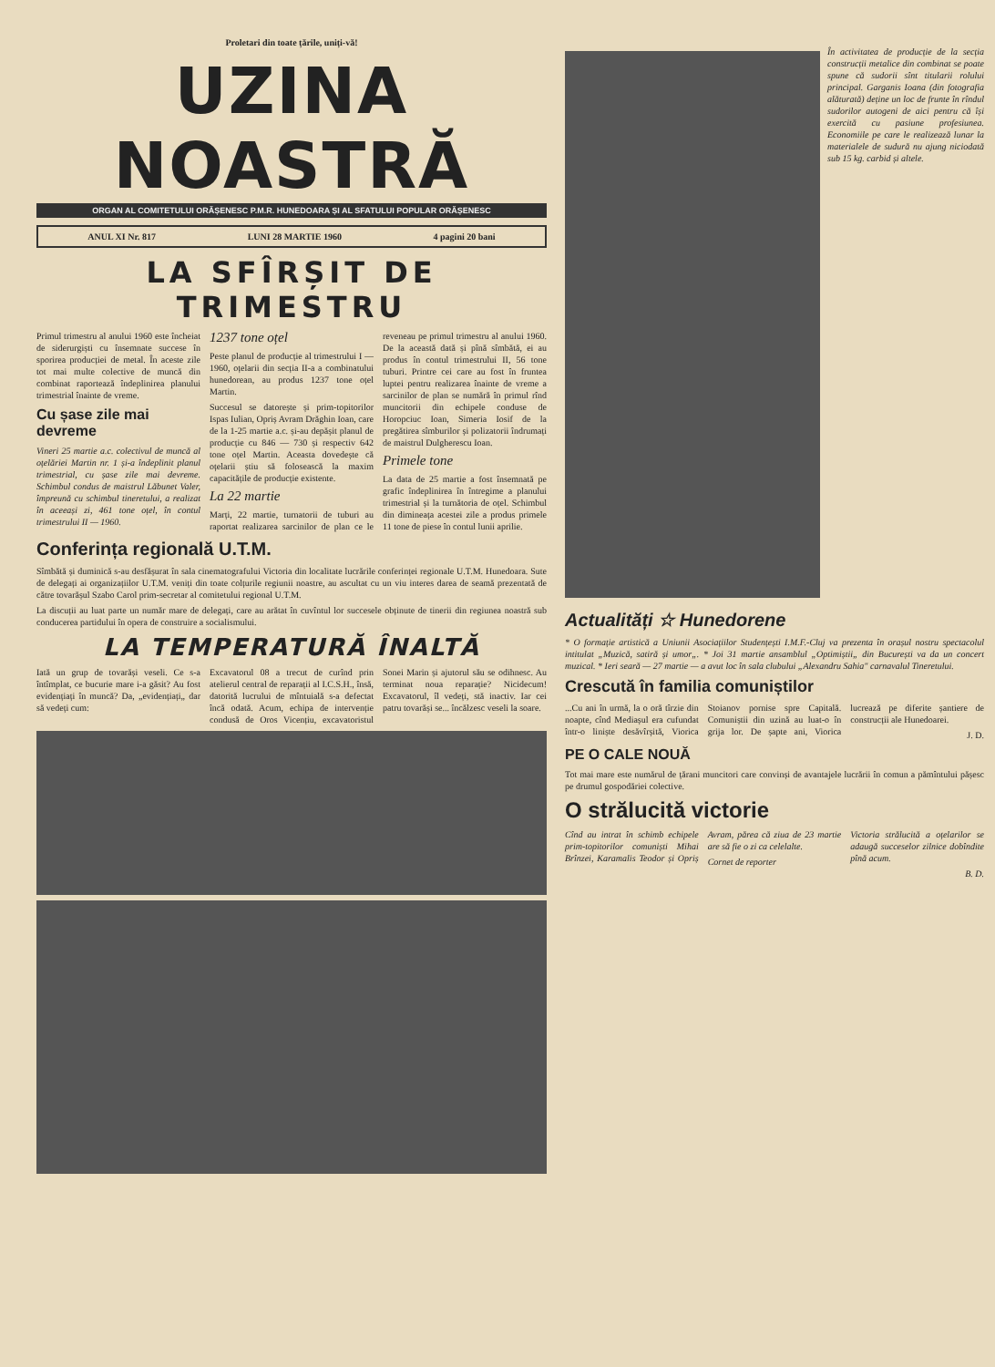Proletari din toate țările, uniți-vă!
UZINA NOASTRĂ
ORGAN AL COMITETULUI ORĂȘENESC P.M.R. HUNEDOARA ȘI AL SFATULUI POPULAR ORĂȘENESC
ANUL XI Nr. 817 LUNI 28 MARTIE 1960 4 pagini 20 bani
LA SFÎRȘIT DE TRIMESTRU
Primul trimestru al anului 1960 este încheiat de siderurgiști cu însemnate succese în sporirea producției de metal. În aceste zile tot mai multe colective de muncă din combinat raportează îndeplinirea planului trimestrial înainte de vreme.
Cu șase zile mai devreme
Vineri 25 martie a.c. colectivul de muncă al oțelăriei Martin nr. 1 și-a îndeplinit planul trimestrial, cu șase zile mai devreme. Schimbul condus de maistrul Lăbunet Valer, împreună cu schimbul tineretului, a realizat în aceeași zi, 461 tone oțel, în contul trimestrului II — 1960.
1237 tone oțel
Peste planul de producție al trimestrului I — 1960, oțelarii din secția II-a a combinatului hunedorean, au produs 1237 tone oțel Martin.
Succesul se datorește și prim-topitorilor Ispas Iulian, Opriș Avram Drăghin Ioan, care de la 1-25 martie a.c. și-au depășit planul de producție cu 846 — 730 și respectiv 642 tone oțel Martin. Aceasta dovedește că oțelarii știu să folosească la maxim capacitățile de producție existente.
La 22 martie
Marți, 22 martie, turnatorii de tuburi au raportat realizarea sarcinilor de plan ce le reveneau pe primul trimestru al anului 1960. De la această dată și pînă sîmbătă, ei au produs în contul trimestrului II, 56 tone tuburi. Printre cei care au fost în fruntea luptei pentru realizarea înainte de vreme a sarcinilor de plan se numără în primul rînd muncitorii din echipele conduse de Horopciuc Ioan, Simeria Iosif de la pregătirea sîmburilor și polizatorii îndrumați de maistrul Dulgherescu Ioan.
Primele tone
La data de 25 martie a fost însemnată pe grafic îndeplinirea în întregime a planului trimestrial și la turnătoria de oțel. Schimbul din dimineața acestei zile a produs primele 11 tone de piese în contul lunii aprilie.
Conferința regională U.T.M.
Sîmbătă și duminică s-au desfășurat în sala cinematografului Victoria din localitate lucrările conferinței regionale U.T.M. Hunedoara. Sute de delegați ai organizațiilor U.T.M. veniți din toate colțurile regiunii noastre, au ascultat cu un viu interes darea de seamă prezentată de către tovarășul Szabo Carol prim-secretar al comitetului regional U.T.M.
La discuții au luat parte un număr mare de delegați, care au arătat în cuvîntul lor succesele obținute de tinerii din regiunea noastră sub conducerea partidului în opera de construire a socialismului.
LA TEMPERATURĂ ÎNALTĂ
Iată un grup de tovarăși veseli. Ce s-a întîmplat, ce bucurie mare i-a găsit? Au fost evidențiați în muncă? Da, „evidențiați„ dar să vedeți cum:
Excavatorul 08 a trecut de curînd prin atelierul central de reparații al I.C.S.H., însă, datorită lucrului de mîntuială s-a defectat încă odată. Acum, echipa de intervenție condusă de Oros Vicențiu, excavatoristul Sonei Marin și ajutorul său se odihnesc. Au terminat noua reparație? Nicidecum! Excavatorul, îl vedeți, stă inactiv. Iar cei patru tovarăși se... încălzesc veseli la soare.
În activitatea de producție de la secția construcții metalice din combinat se poate spune că sudorii sînt titularii rolului principal. Garganis Ioana (din fotografia alăturată) deține un loc de frunte în rîndul sudorilor autogeni de aici pentru că își exercită cu pasiune profesiunea. Economiile pe care le realizează lunar la materialele de sudură nu ajung niciodată sub 15 kg. carbid și altele.
Actualități ☆ Hunedorene
* O formație artistică a Uniunii Asociațiilor Studențești I.M.F.-Cluj va prezenta în orașul nostru spectacolul intitulat „Muzică, satiră și umor„. * Joi 31 martie ansamblul „Optimiștii„ din București va da un concert muzical. * Ieri seară — 27 martie — a avut loc în sala clubului „Alexandru Sahia" carnavalul Tineretului.
Crescută în familia comuniștilor
...Cu ani în urmă, la o oră tîrzie din noapte, cînd Mediașul era cufundat într-o liniște desăvîrșită, Viorica Stoianov pornise spre Capitală. Comuniștii din uzină au luat-o în grija lor. De șapte ani, Viorica lucrează pe diferite șantiere de construcții ale Hunedoarei.
J. D.
PE O CALE NOUĂ
Tot mai mare este numărul de țărani muncitori care convinși de avantajele lucrării în comun a pămîntului pășesc pe drumul gospodăriei colective.
O strălucită victorie
Cînd au intrat în schimb echipele prim-topitorilor comuniști Mihai Brînzei, Karamalis Teodor și Opriș Avram, părea că ziua de 23 martie are să fie o zi ca celelalte.
Cornet de reporter
Victoria strălucită a oțelarilor se adaugă succeselor zilnice dobîndite pînă acum.
B. D.